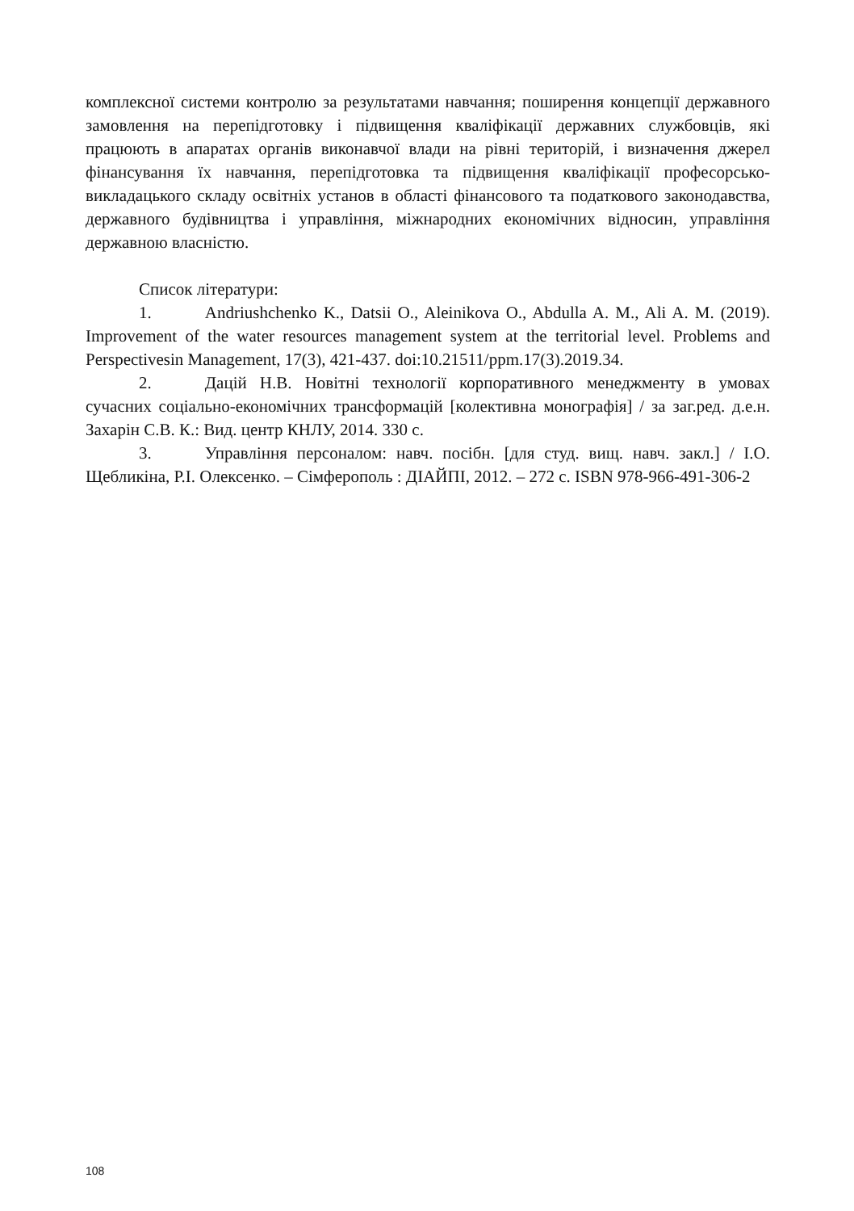комплексної системи контролю за результатами навчання; поширення концепції державного замовлення на перепідготовку і підвищення кваліфікації державних службовців, які працюють в апаратах органів виконавчої влади на рівні територій, і визначення джерел фінансування їх навчання, перепідготовка та підвищення кваліфікації професорсько-викладацького складу освітніх установ в області фінансового та податкового законодавства, державного будівництва і управління, міжнародних економічних відносин, управління державною власністю.
Список літератури:
1. Andriushchenko K., Datsii O., Aleinikova O., Abdulla A. M., Ali A. M. (2019). Improvement of the water resources management system at the territorial level. Problems and Perspectivesin Management, 17(3), 421-437. doi:10.21511/ppm.17(3).2019.34.
2. Дацій Н.В. Новітні технології корпоративного менеджменту в умовах сучасних соціально-економічних трансформацій [колективна монографія] / за заг.ред. д.е.н. Захарін С.В. К.: Вид. центр КНЛУ, 2014. 330 с.
3. Управління персоналом: навч. посібн. [для студ. вищ. навч. закл.] / І.О. Щебликіна, Р.І. Олексенко. – Сімферополь : ДІАЙПІ, 2012. – 272 с. ISBN 978-966-491-306-2
108